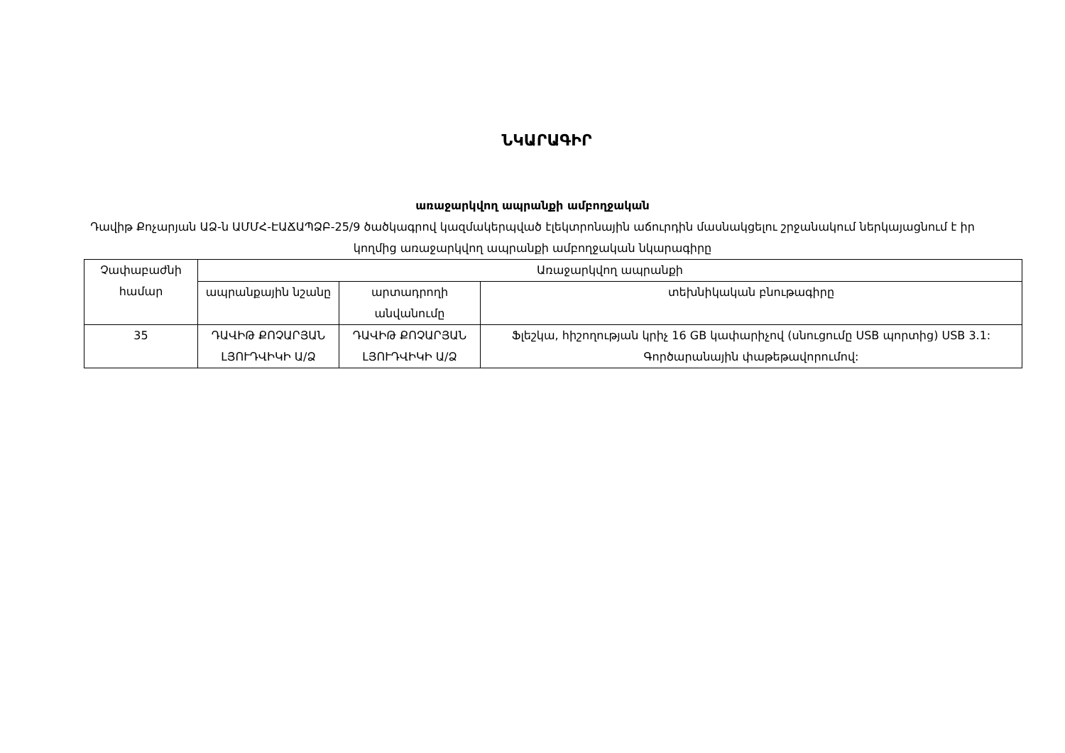ՆԿԱՐԱԳԻՐ
առաջարկվող ապրանքի ամբողջական
Դավիթ Քոչարյան ԱՁ-ն ԱՄՄՀ-ԷԱՃԱՊՁԲ-25/9 ծածկագրով կազմակերպված էլեկտրոնային աճուրդին մասնակցելու շրջանակում ներկայացնում է իր կողմից առաջարկվող ապրանքի ամբողջական նկարագիրը
| Չափաբաժնի համար | Առաջարկվող ապրանքի | | |
| --- | --- | --- | --- |
| | ապրանքային նշանը | արտադրողի անվանումը | տեխնիկական բնութագիրը |
| 35 | ԴԱՎԻԹ ՔՈՉԱՐՅԱՆ ԼՅՈՒԴՎԻԿԻ Ա/Ձ | ԴԱՎԻԹ ՔՈՉԱՐՅԱՆ ԼՅՈՒԴՎԻԿԻ Ա/Ձ | Ֆլեշկա, հիշողության կրիչ 16 GB կափարիչով (սնուցումը USB պորտից) USB 3.1: Գործարանային փաթեթավորումով: |